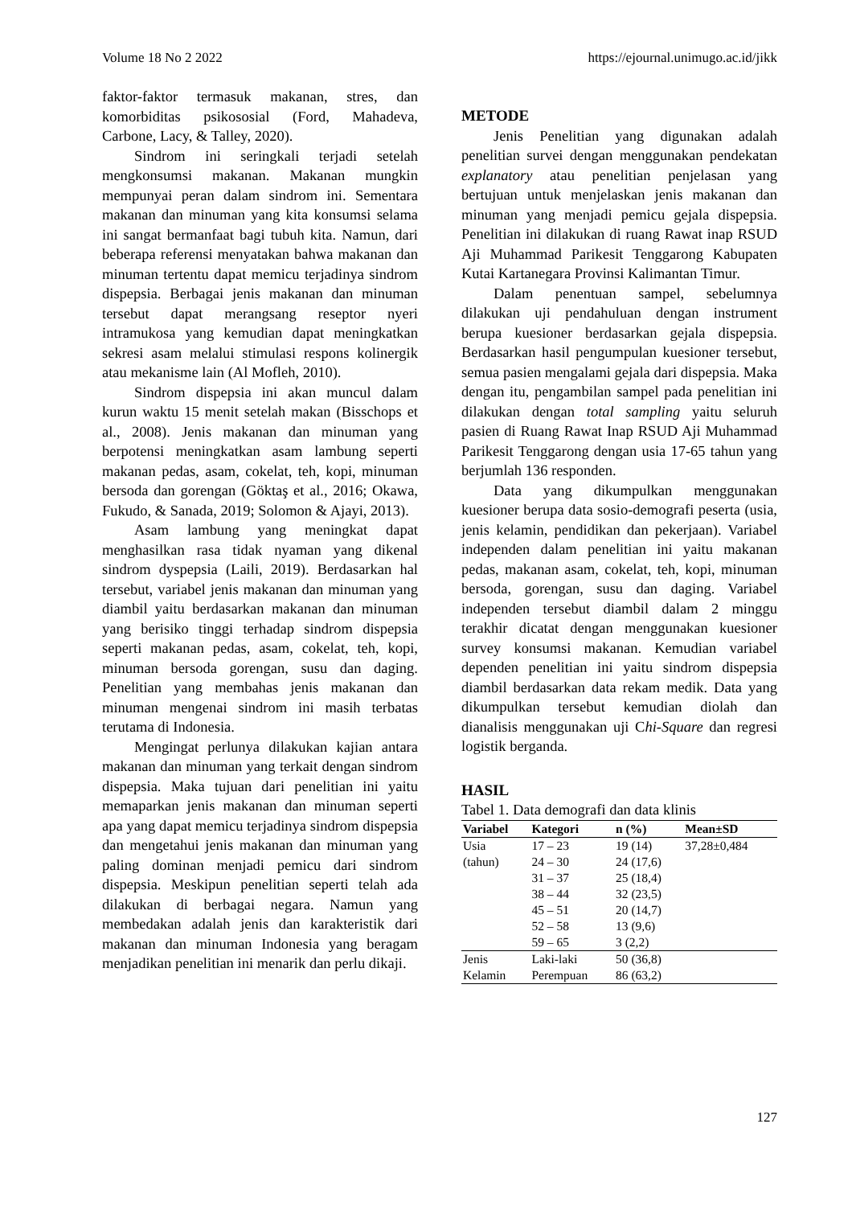Volume 18 No 2 2022 https://ejournal.unimugo.ac.id/jikk
faktor-faktor termasuk makanan, stres, dan komorbiditas psikososial (Ford, Mahadeva, Carbone, Lacy, & Talley, 2020).
Sindrom ini seringkali terjadi setelah mengkonsumsi makanan. Makanan mungkin mempunyai peran dalam sindrom ini. Sementara makanan dan minuman yang kita konsumsi selama ini sangat bermanfaat bagi tubuh kita. Namun, dari beberapa referensi menyatakan bahwa makanan dan minuman tertentu dapat memicu terjadinya sindrom dispepsia. Berbagai jenis makanan dan minuman tersebut dapat merangsang reseptor nyeri intramukosa yang kemudian dapat meningkatkan sekresi asam melalui stimulasi respons kolinergik atau mekanisme lain (Al Mofleh, 2010).
Sindrom dispepsia ini akan muncul dalam kurun waktu 15 menit setelah makan (Bisschops et al., 2008). Jenis makanan dan minuman yang berpotensi meningkatkan asam lambung seperti makanan pedas, asam, cokelat, teh, kopi, minuman bersoda dan gorengan (Göktaş et al., 2016; Okawa, Fukudo, & Sanada, 2019; Solomon & Ajayi, 2013).
Asam lambung yang meningkat dapat menghasilkan rasa tidak nyaman yang dikenal sindrom dyspepsia (Laili, 2019). Berdasarkan hal tersebut, variabel jenis makanan dan minuman yang diambil yaitu berdasarkan makanan dan minuman yang berisiko tinggi terhadap sindrom dispepsia seperti makanan pedas, asam, cokelat, teh, kopi, minuman bersoda gorengan, susu dan daging. Penelitian yang membahas jenis makanan dan minuman mengenai sindrom ini masih terbatas terutama di Indonesia.
Mengingat perlunya dilakukan kajian antara makanan dan minuman yang terkait dengan sindrom dispepsia. Maka tujuan dari penelitian ini yaitu memaparkan jenis makanan dan minuman seperti apa yang dapat memicu terjadinya sindrom dispepsia dan mengetahui jenis makanan dan minuman yang paling dominan menjadi pemicu dari sindrom dispepsia. Meskipun penelitian seperti telah ada dilakukan di berbagai negara. Namun yang membedakan adalah jenis dan karakteristik dari makanan dan minuman Indonesia yang beragam menjadikan penelitian ini menarik dan perlu dikaji.
METODE
Jenis Penelitian yang digunakan adalah penelitian survei dengan menggunakan pendekatan explanatory atau penelitian penjelasan yang bertujuan untuk menjelaskan jenis makanan dan minuman yang menjadi pemicu gejala dispepsia. Penelitian ini dilakukan di ruang Rawat inap RSUD Aji Muhammad Parikesit Tenggarong Kabupaten Kutai Kartanegara Provinsi Kalimantan Timur.
Dalam penentuan sampel, sebelumnya dilakukan uji pendahuluan dengan instrument berupa kuesioner berdasarkan gejala dispepsia. Berdasarkan hasil pengumpulan kuesioner tersebut, semua pasien mengalami gejala dari dispepsia. Maka dengan itu, pengambilan sampel pada penelitian ini dilakukan dengan total sampling yaitu seluruh pasien di Ruang Rawat Inap RSUD Aji Muhammad Parikesit Tenggarong dengan usia 17-65 tahun yang berjumlah 136 responden.
Data yang dikumpulkan menggunakan kuesioner berupa data sosio-demografi peserta (usia, jenis kelamin, pendidikan dan pekerjaan). Variabel independen dalam penelitian ini yaitu makanan pedas, makanan asam, cokelat, teh, kopi, minuman bersoda, gorengan, susu dan daging. Variabel independen tersebut diambil dalam 2 minggu terakhir dicatat dengan menggunakan kuesioner survey konsumsi makanan. Kemudian variabel dependen penelitian ini yaitu sindrom dispepsia diambil berdasarkan data rekam medik. Data yang dikumpulkan tersebut kemudian diolah dan dianalisis menggunakan uji Chi-Square dan regresi logistik berganda.
HASIL
Tabel 1. Data demografi dan data klinis
| Variabel | Kategori | n (%) | Mean±SD |
| --- | --- | --- | --- |
| Usia (tahun) | 17 – 23 | 19 (14) | 37,28±0,484 |
| | 24 – 30 | 24 (17,6) | |
| | 31 – 37 | 25 (18,4) | |
| | 38 – 44 | 32 (23,5) | |
| | 45 – 51 | 20 (14,7) | |
| | 52 – 58 | 13 (9,6) | |
| | 59 – 65 | 3 (2,2) | |
| Jenis Kelamin | Laki-laki | 50 (36,8) | |
| | Perempuan | 86 (63,2) | |
127